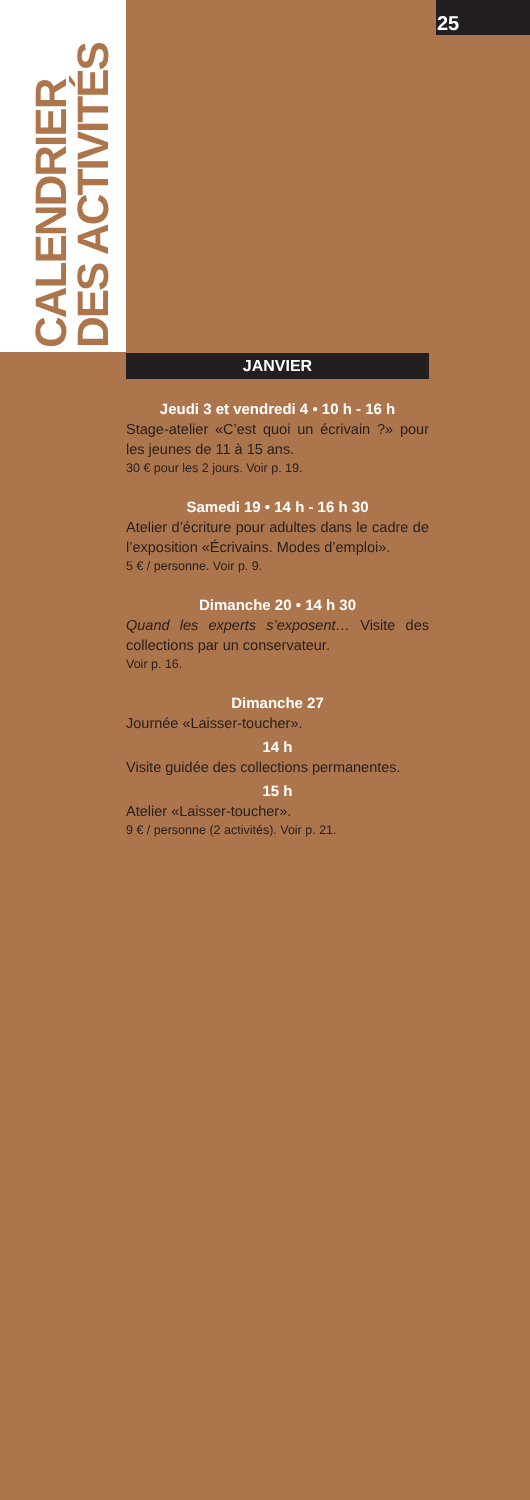25
CALENDRIER
DES ACTIVITÉS
JANVIER
Jeudi 3 et vendredi 4 • 10 h - 16 h
Stage-atelier «C’est quoi un écrivain ?» pour les jeunes de 11 à 15 ans.
30 € pour les 2 jours. Voir p. 19.
Samedi 19 • 14 h - 16 h 30
Atelier d’écriture pour adultes dans le cadre de l’exposition «Écrivains. Modes d’emploi».
5 € / personne. Voir p. 9.
Dimanche 20 • 14 h 30
Quand les experts s’exposent… Visite des collections par un conservateur.
Voir p. 16.
Dimanche 27
Journée «Laisser-toucher».
14 h
Visite guidée des collections permanentes.
15 h
Atelier «Laisser-toucher».
9 € / personne (2 activités). Voir p. 21.